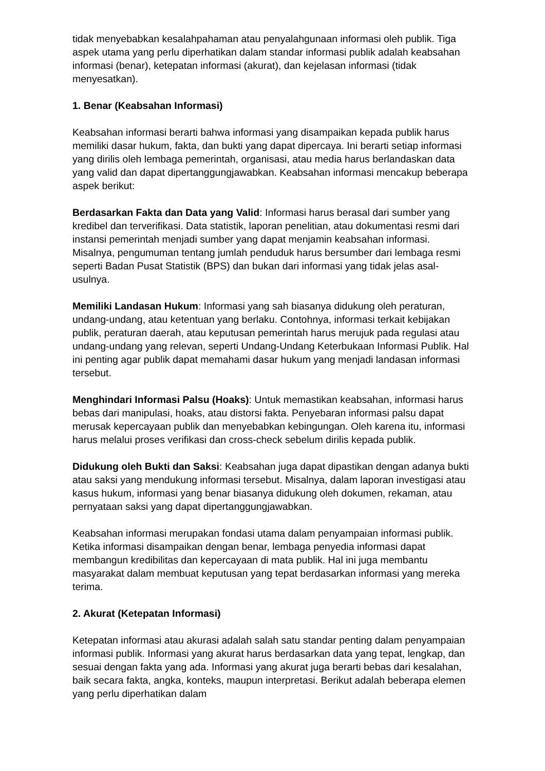tidak menyebabkan kesalahpahaman atau penyalahgunaan informasi oleh publik. Tiga aspek utama yang perlu diperhatikan dalam standar informasi publik adalah keabsahan informasi (benar), ketepatan informasi (akurat), dan kejelasan informasi (tidak menyesatkan).
1. Benar (Keabsahan Informasi)
Keabsahan informasi berarti bahwa informasi yang disampaikan kepada publik harus memiliki dasar hukum, fakta, dan bukti yang dapat dipercaya. Ini berarti setiap informasi yang dirilis oleh lembaga pemerintah, organisasi, atau media harus berlandaskan data yang valid dan dapat dipertanggungjawabkan. Keabsahan informasi mencakup beberapa aspek berikut:
Berdasarkan Fakta dan Data yang Valid: Informasi harus berasal dari sumber yang kredibel dan terverifikasi. Data statistik, laporan penelitian, atau dokumentasi resmi dari instansi pemerintah menjadi sumber yang dapat menjamin keabsahan informasi. Misalnya, pengumuman tentang jumlah penduduk harus bersumber dari lembaga resmi seperti Badan Pusat Statistik (BPS) dan bukan dari informasi yang tidak jelas asal-usulnya.
Memiliki Landasan Hukum: Informasi yang sah biasanya didukung oleh peraturan, undang-undang, atau ketentuan yang berlaku. Contohnya, informasi terkait kebijakan publik, peraturan daerah, atau keputusan pemerintah harus merujuk pada regulasi atau undang-undang yang relevan, seperti Undang-Undang Keterbukaan Informasi Publik. Hal ini penting agar publik dapat memahami dasar hukum yang menjadi landasan informasi tersebut.
Menghindari Informasi Palsu (Hoaks): Untuk memastikan keabsahan, informasi harus bebas dari manipulasi, hoaks, atau distorsi fakta. Penyebaran informasi palsu dapat merusak kepercayaan publik dan menyebabkan kebingungan. Oleh karena itu, informasi harus melalui proses verifikasi dan cross-check sebelum dirilis kepada publik.
Didukung oleh Bukti dan Saksi: Keabsahan juga dapat dipastikan dengan adanya bukti atau saksi yang mendukung informasi tersebut. Misalnya, dalam laporan investigasi atau kasus hukum, informasi yang benar biasanya didukung oleh dokumen, rekaman, atau pernyataan saksi yang dapat dipertanggungjawabkan.
Keabsahan informasi merupakan fondasi utama dalam penyampaian informasi publik. Ketika informasi disampaikan dengan benar, lembaga penyedia informasi dapat membangun kredibilitas dan kepercayaan di mata publik. Hal ini juga membantu masyarakat dalam membuat keputusan yang tepat berdasarkan informasi yang mereka terima.
2. Akurat (Ketepatan Informasi)
Ketepatan informasi atau akurasi adalah salah satu standar penting dalam penyampaian informasi publik. Informasi yang akurat harus berdasarkan data yang tepat, lengkap, dan sesuai dengan fakta yang ada. Informasi yang akurat juga berarti bebas dari kesalahan, baik secara fakta, angka, konteks, maupun interpretasi. Berikut adalah beberapa elemen yang perlu diperhatikan dalam